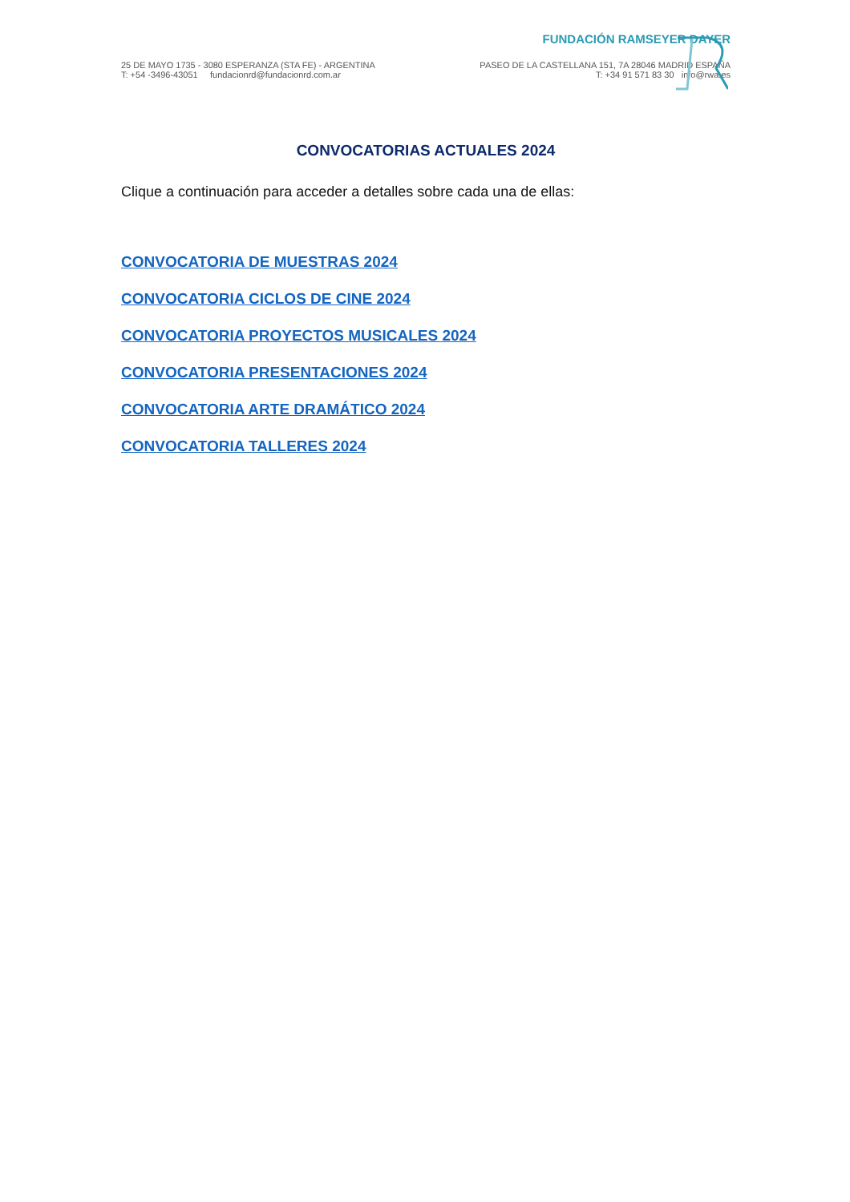FUNDACIÓN RAMSEYER DAYER
25 DE MAYO 1735 - 3080 ESPERANZA (STA FE) - ARGENTINA
T: +54 -3496-43051 fundacionrd@fundacionrd.com.ar
PASEO DE LA CASTELLANA 151, 7A 28046 MADRID ESPAÑA
T: +34 91 571 83 30 info@rwa.es
CONVOCATORIAS ACTUALES 2024
Clique a continuación para acceder a detalles sobre cada una de ellas:
CONVOCATORIA DE MUESTRAS 2024
CONVOCATORIA CICLOS DE CINE 2024
CONVOCATORIA PROYECTOS MUSICALES 2024
CONVOCATORIA PRESENTACIONES 2024
CONVOCATORIA ARTE DRAMÁTICO 2024
CONVOCATORIA TALLERES 2024